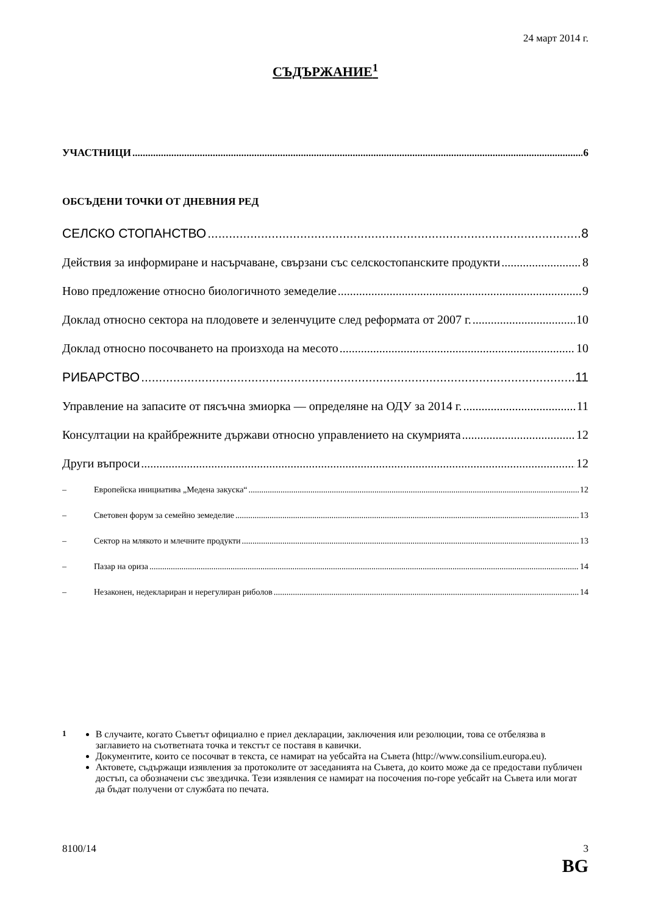24 март 2014 г.
СЪДЪРЖАНИЕ<sup>1</sup>
УЧАСТНИЦИ 6
ОБСЪДЕНИ ТОЧКИ ОТ ДНЕВНИЯ РЕД
СЕЛСКО СТОПАНСТВО 8
Действия за информиране и насърчаване, свързани със селскостопанските продукти 8
Ново предложение относно биологичното земеделие 9
Доклад относно сектора на плодовете и зеленчуците след реформата от 2007 г. 10
Доклад относно посочването на произхода на месото 10
РИБАРСТВО 11
Управление на запасите от пясъчна змиорка — определяне на ОДУ за 2014 г. 11
Консултации на крайбрежните държави относно управлението на скумрията 12
Други въпроси 12
– Европейска инициатива „Медена закуска“ 12
– Световен форум за семейно земеделие 13
– Сектор на млякото и млечните продукти 13
– Пазар на ориза 14
– Незаконен, недеклариран и нерегулиран риболов 14
<sup>1</sup> В случаите, когато Съветът официално е приел декларации, заключения или резолюции, това се отбелязва в заглавието на съответната точка и текстът се поставя в кавички.
Документите, които се посочват в текста, се намират на уебсайта на Съвета (http://www.consilium.europa.eu).
Актовете, съдържащи изявления за протоколите от заседанията на Съвета, до които може да се предостави публичен достъп, са обозначени със звездичка. Тези изявления се намират на посочения по-горе уебсайт на Съвета или могат да бъдат получени от службата по печата.
8100/14 3
BG